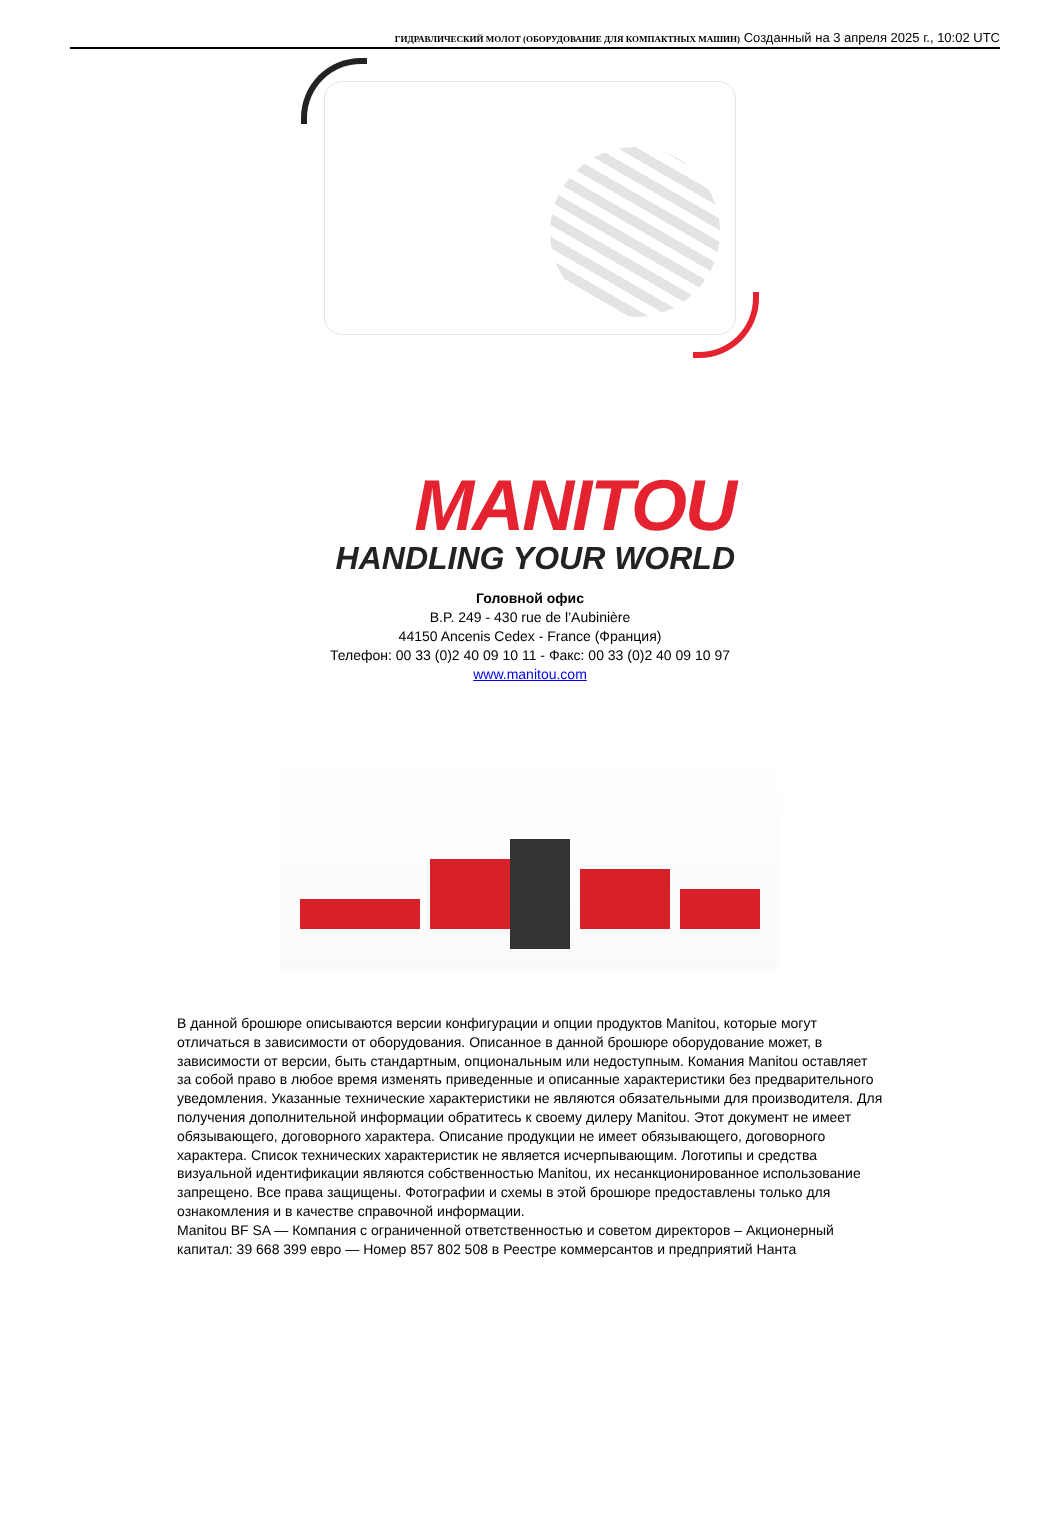ГИДРАВЛИЧЕСКИЙ МОЛОТ (ОБОРУДОВАНИЕ ДЛЯ КОМПАКТНЫХ МАШИН) Созданный на 3 апреля 2025 г., 10:02 UTC
MANITOU
HANDLING YOUR WORLD
Головной офис
B.P. 249 - 430 rue de l’Aubinière
44150 Ancenis Cedex - France (Франция)
Телефон: 00 33 (0)2 40 09 10 11 - Факс: 00 33 (0)2 40 09 10 97
www.manitou.com
В данной брошюре описываются версии конфигурации и опции продуктов Manitou, которые могут отличаться в зависимости от оборудования. Описанное в данной брошюре оборудование может, в зависимости от версии, быть стандартным, опциональным или недоступным. Комания Manitou оставляет за собой право в любое время изменять приведенные и описанные характеристики без предварительного уведомления. Указанные технические характеристики не являются обязательными для производителя. Для получения дополнительной информации обратитесь к своему дилеру Manitou. Этот документ не имеет обязывающего, договорного характера. Описание продукции не имеет обязывающего, договорного характера. Список технических характеристик не является исчерпывающим. Логотипы и средства визуальной идентификации являются собственностью Manitou, их несанкционированное использование запрещено. Все права защищены. Фотографии и схемы в этой брошюре предоставлены только для ознакомления и в качестве справочной информации.
Manitou BF SA — Компания с ограниченной ответственностью и советом директоров – Акционерный капитал: 39 668 399 евро — Номер 857 802 508 в Реестре коммерсантов и предприятий Нанта